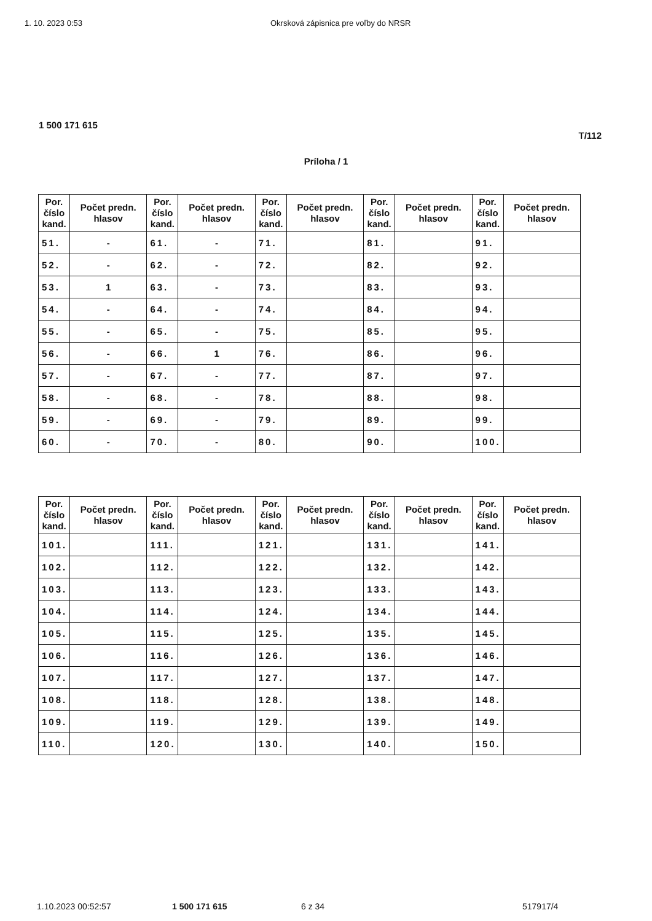1. 10. 2023 0:53 Okrsková zápisnica pre voľby do NRSR
1 500 171 615
T/112
Príloha / 1
| Por. číslo kand. | Počet predn. hlasov | Por. číslo kand. | Počet predn. hlasov | Por. číslo kand. | Počet predn. hlasov | Por. číslo kand. | Počet predn. hlasov | Por. číslo kand. | Počet predn. hlasov |
| --- | --- | --- | --- | --- | --- | --- | --- | --- | --- |
| 51. | - | 61. | - | 71. | | 81. | | 91. | |
| 52. | - | 62. | - | 72. | | 82. | | 92. | |
| 53. | 1 | 63. | - | 73. | | 83. | | 93. | |
| 54. | - | 64. | - | 74. | | 84. | | 94. | |
| 55. | - | 65. | - | 75. | | 85. | | 95. | |
| 56. | - | 66. | 1 | 76. | | 86. | | 96. | |
| 57. | - | 67. | - | 77. | | 87. | | 97. | |
| 58. | - | 68. | - | 78. | | 88. | | 98. | |
| 59. | - | 69. | - | 79. | | 89. | | 99. | |
| 60. | - | 70. | - | 80. | | 90. | | 100. | |
| Por. číslo kand. | Počet predn. hlasov | Por. číslo kand. | Počet predn. hlasov | Por. číslo kand. | Počet predn. hlasov | Por. číslo kand. | Počet predn. hlasov | Por. číslo kand. | Počet predn. hlasov |
| --- | --- | --- | --- | --- | --- | --- | --- | --- | --- |
| 101. | | 111. | | 121. | | 131. | | 141. | |
| 102. | | 112. | | 122. | | 132. | | 142. | |
| 103. | | 113. | | 123. | | 133. | | 143. | |
| 104. | | 114. | | 124. | | 134. | | 144. | |
| 105. | | 115. | | 125. | | 135. | | 145. | |
| 106. | | 116. | | 126. | | 136. | | 146. | |
| 107. | | 117. | | 127. | | 137. | | 147. | |
| 108. | | 118. | | 128. | | 138. | | 148. | |
| 109. | | 119. | | 129. | | 139. | | 149. | |
| 110. | | 120. | | 130. | | 140. | | 150. | |
1.10.2023 00:52:57 1 500 171 615 6 z 34 517917/4